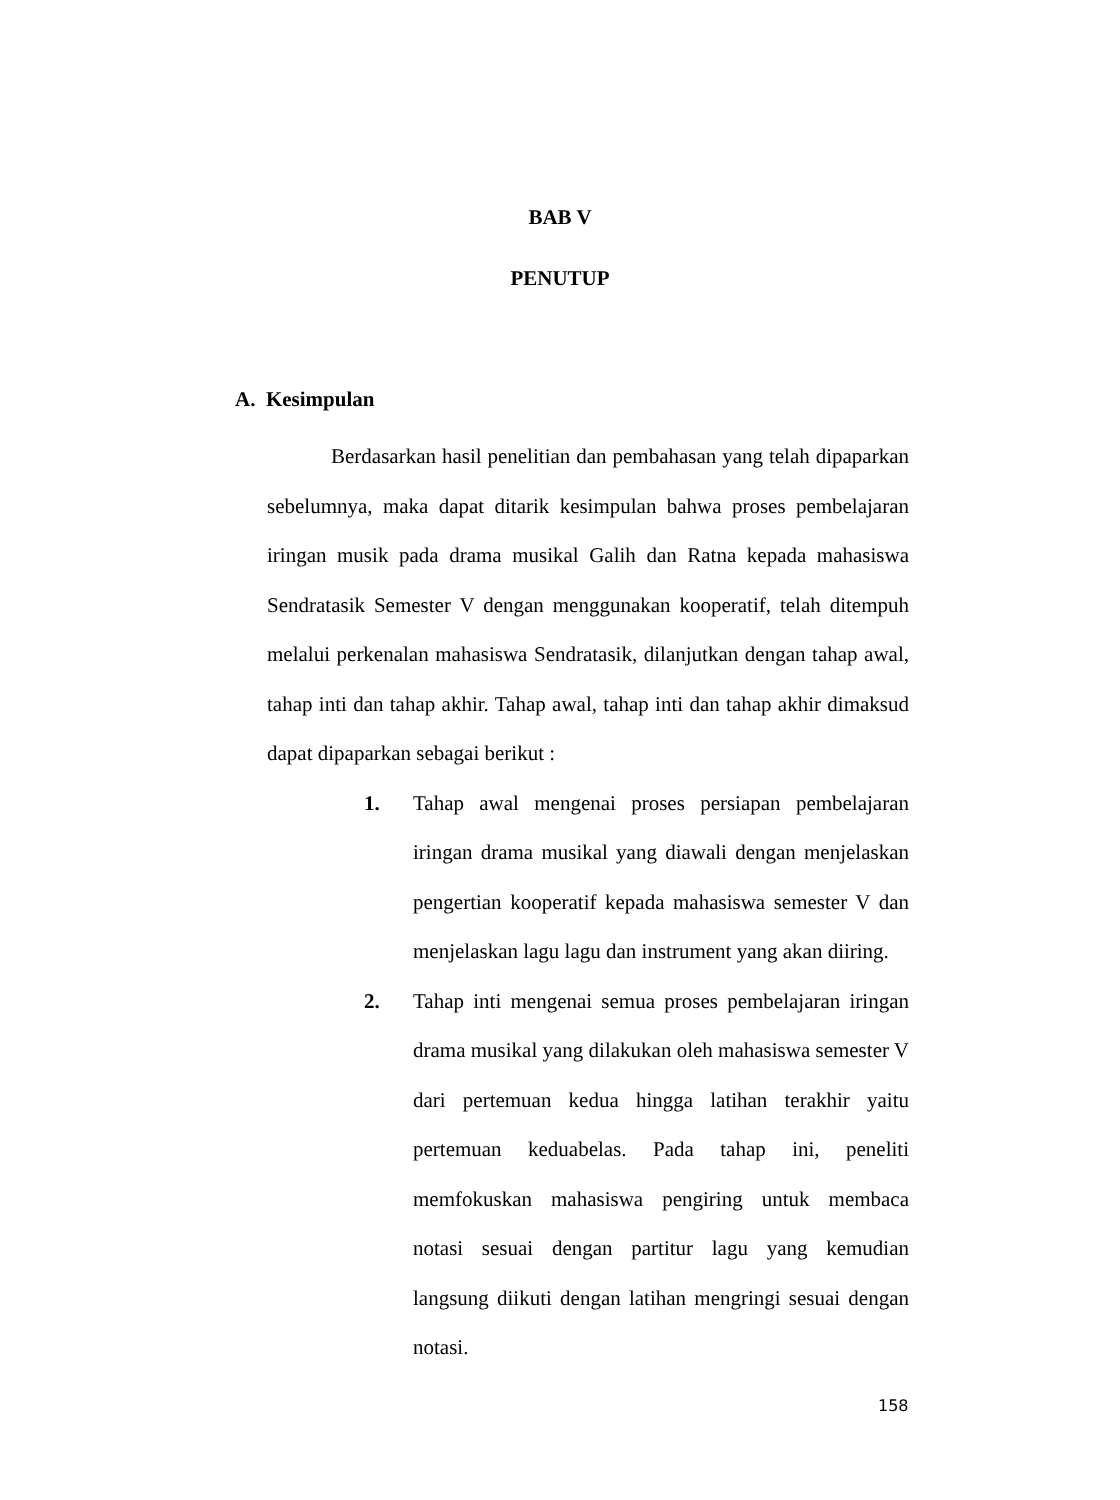BAB V
PENUTUP
A. Kesimpulan
Berdasarkan hasil penelitian dan pembahasan yang telah dipaparkan sebelumnya, maka dapat ditarik kesimpulan bahwa proses pembelajaran iringan musik pada drama musikal Galih dan Ratna kepada mahasiswa Sendratasik Semester V dengan menggunakan kooperatif, telah ditempuh melalui perkenalan mahasiswa Sendratasik, dilanjutkan dengan tahap awal, tahap inti dan tahap akhir. Tahap awal, tahap inti dan tahap akhir dimaksud dapat dipaparkan sebagai berikut :
1. Tahap awal mengenai proses persiapan pembelajaran iringan drama musikal yang diawali dengan menjelaskan pengertian kooperatif kepada mahasiswa semester V dan menjelaskan lagu lagu dan instrument yang akan diiring.
2. Tahap inti mengenai semua proses pembelajaran iringan drama musikal yang dilakukan oleh mahasiswa semester V dari pertemuan kedua hingga latihan terakhir yaitu pertemuan keduabelas. Pada tahap ini, peneliti memfokuskan mahasiswa pengiring untuk membaca notasi sesuai dengan partitur lagu yang kemudian langsung diikuti dengan latihan mengringi sesuai dengan notasi.
158